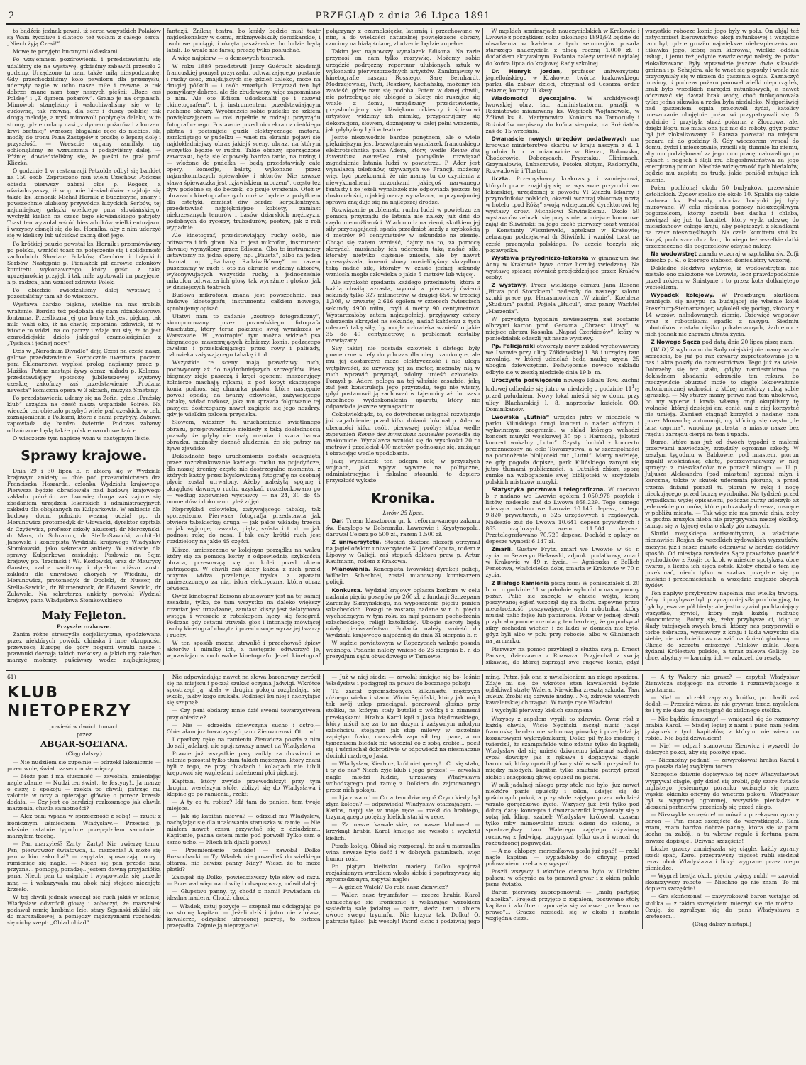2 PRZEGLĄD z dnia 26 Lipca 1891
to bądźcie jednak pewni, iż serca wszystkich Polaków są Wam życzliwe i dlatego też wołam z całego serca: „Niech żyją Czesi!“
Mowę tę przyjęto hucznymi oklaskami.
Po wzajemnem pozdrowieniu i przedstawieniu się udaliśmy się na wystawę, gdzieśmy zabawili przeszło 2 godziny. Urządzono tu nam także miłą niespodziankę. Gdy przechodziliśmy koło pawilonu dla przemysłu, uderzyły nagle w ucho nasze miłe i rzewne, a tak dobrze znane nam tony naszych pieśni: „Boże coś Polskę“ i „Z dymem pożarów“. Grano je na organach. Mimowoli stanęliśmy i wsłuchiwaliśmy się w tę cudowną, tak rzewną, dla serc i duszy polskiej tak drogą melodję, a myśl mimowoli popłynęła daleko, w te strony, gdzie rodacy nasi „z dymem pożarów i z kurzem krwi bratniej“ wznoszą błagalnie ręce do niebios, ślą modły do tronu Pana Zastępów z prośbą o lepszą dolę i przyszłość. — Wreszcie organy zamilkły, my ochłonęliśmy ze wzruszenia i podążyliśmy dalej. — Później dowiedzieliśmy się, że pieśni te grał prof. Kliczka.
O godzinie 1 w restauracji Petzolda odbył się bankiet na 150 osób. Zaproszono nań wielu Czechów. Podczas obiadu pierwszy zabrał głos p. Rogosz, a oświadczywszy, iż w gronie biesiadników znajduje się także ks. kanonik Michał Hornik z Budziszyna, znany i powszechnie ulubiony przywódca łużyckich Serbów, tej najmniejszej gałązki wielkiego pnia słowiańskiego, wychylił kielich na cześć tego słowiańskiego patrjoty. Toast ten wywołał wśród biesiadników wielki entuzjazm i wszyscy cisnęli się do ks. Hornika, aby z nim uderzyć się w kieliszy lub uściskać zacną dłoń jego.
Po krótkiej pauzie powstał ks. Hornik i przemówiwszy po polsku, wzniósł toast na połączenie się i solidarność zachodnich Słowian: Polaków, Czechów i łużyckich Serbów. Następnie p. Pieniążek pił zdrowie członków komitetu wykonawczego, który gości z taką uprzejmością przyjęli i tak miłe zgotowali im przyjęcie, a p. radzca Jahn wzniósł zdrowie Polek.
Po obiedzie zwiedzaliśmy dalej wystawę i pozostaliśmy tam aż do wieczora.
Wystawa bardzo piękna, wielkie na nas zrobiła wrażenie. Bardzo też podobała się nam różnokolorowa fontanna. Prześliczna jej gra barw tak jest piękną, tak mile wabi oko, iż na chwilę zapomina człowiek, iż w istocie to widzi, na co patrzy i zdaje mu się, że to jest czarodziejskie dzieło jakiegoś czarnoksiężnika z „Tysiąca i jednej nocy.“
Dziś w „Narodnim Divadle“ dają Czesi na cześć naszą galowe przedstawienie. Rozpocznie uwertura, poczem pani Sklenarzowa wygłosi prolog napisany przez p. Mużika. Potem nastąpi żywy obraz, układu p. Kolarza, przedstawiający apoteozę jubileuszowej wystawy czeskiej zakończy zaś przedstawienie „Prodana nevesta“ komiczna opera w 3 aktach, muzyka Smetany.
Po przedstawieniu udamy się na Zofin, gdzie „Pražsky klub“ urządza na cześć naszą wspaniałe Soirée. Na wieczór ten obiecało przybyć wiele pań czeskich, w celu zaznajomienia z Polkami, które z nami przybyły. Zabawa zapowiada się bardzo świetnie. Podczas zabawy odtańczone będą także polskie narodowe tańce.
O wieczorze tym napiszę wam w następnym liście.
Sprawy krajowe.
Dnia 29 i 30 lipca b. r. zbiorą się w Wydziale krajowym ankiety — obie pod przewodnictwem dra Franciszka Hoszarda, członka Wydziału krajowego. Pierwsza będzie obradowała nad budową krajowego zakładu położnic we Lwowie; druga zaś zajmie się zbadaniem urządzeń lekarskich i administracyjnych zakładu dla obłąkanych na Kulparkowie. W ankiecie dla budowy domu położnic wezmą udział pp. dr Merunowicz protomedyk dr Głowacki, dyrektor szpitala dr Czyżewicz, profesor szkoły akuszerji dr Merczyński, dr Mars, dr Schramm, dr Stella-Sawicki, architekt Janowski i koncepista Wydziału krajowego Władysław Słomkowski, jako sekretarz ankiety. W ankiecie dla sprawy Kulparkowa zasiadają: Posłowie na Sejm krajowy pp. Trzciński i Wł. Kozłowski, oraz dr Maurycy Gauster, radca sanitarny i dyrektor niższo austr. zakładu dla umysłowo chorych w Wiedniu, dr Merunowicz, protomedyk dr Opolski, dr Nusser, dr Stella-Sawicki, dr Blumenstock, dr Edward Sawicki, dr Żuławski. Na sekretarza ankiety powołał Wydział krajowy pana Władysława Słomkowskiego.
Mały Fejleton.
Przyszłe rozkosze.
Zanim różne straszydła socjalistyczne, spodziewana przez niektórych powódź chińska i inne okropności przewrócą Europę do góry nogami wnuki nasze i prawnuki doznają takich rozkoszy, o jakich my zaledwo marzyć możemy, puściwszy wodze najbujniejszej fantazji. Znikną teatra, bo każdy będzie miał teatr najdoskonalszy w domu, zniknąwebikuły dorożkarskie, i osobowe pociągi, i okręta pasażerskie, bo ludzie będą latali. To wcale nie farsa; proszę tylko posłuchać.
A więc najpierw — o domowych teatrach.
W roku 1889 przedstawił Jerzy Guéroult akademji francuskiej pomysł przyrządu, odtwarzającego postacie i ruchy osób, znajdujących się gdzieś daleko, może na drugiej półkuli — i osób zmarłych. Przyrząd ten był pomyślany dobrze, ale źle zbudowany, więc zapomniano o nim. Ale oto Edison udoskonalił go i nazwał „kinetografem“, t. j. instrumentem, przedstawiającym ruchome obrazy. Wyobraźcie sobie pudełko ze szkłem powiększającem — coś zupełnie w rodzaju przyrządu fotograficznego. Postawcie przed nim ekran z cieńkiego płótna i pociśnijcie guzik elektrycznego motoru, zamkniętego w pudełku — wnet na ekranie pojawi się najdokładniejszy obraz jakiejś sceny, obraz, na którym wszystko będzie w ruchu. Takie obrazy, sporządzone zawczasu, będą się kupowały bardzo tanio, na tuziny, i — włożone do pudełka — będą przedstawiały całe opery, komedje, balety, wykonane przez najznakomitszych śpiewaków i aktorów. Nie zawsze sława śpiewaczka jest „zjawiskiem uroczem“, często też dyw podobne są do beczek, co psuje wrażenie. Otóż w obrazach kinetograficznych można będzie z pożytkiem dla estetyki, zamiast diw bardzo korpulentnych, przedstawiać najpiękniejsze kobiety, zamiast niekrzesanych tenorów i basów dziarskich mężczyzn, podobnych do rycerzy, trubadurów, poetów, jak z roli wypadnie.
Ale kinetograf, przedstawiający ruchy osób, nie odtwarza i ich głosu. Na to jest mikrofon, instrument dawniej wymyślony przez Edisona. Oba te instrumenty ustawiamy na jedną operę, np. „Fausta“, albo na jeden dramat, np. „Barbarę Radziwiłłównę“ — razem puszczamy w ruch i oto na ekranie widzimy aktorów, wykonywujących wszystkie ruchy, a jednocześnie mikrofon odtwarza ich głosy tak wyraźnie i głośno, jak w dzisiejszych teatrach.
Budowa mikrofonu znana jest powszechnie, zaś budowę kinetografu, instrumentu całkiem nowego, sprobujemy opisać.
Ułatwi nam to zadanie „zootrop fotograficzny“, skomponowany przez poznańskiego fotografa Anschütza, który teraz pokazuje swój wynalazek w Warszawie. W „zootropie“ tym można widzieć psa biegnącego, maszerujących żołnierzy, konia, pędzącego cwałem i przeskakującego przez rowy i palisady, człowieka zażywającego tabakę i t. d.
Wszystkie te sceny mają prawdziwy ruch, pochwycony aż do najdrobniejszych szczegółów. Pies biegnący zieje paszczą i kręci ogonem; maszerujący żołnierze machają rękami; z pod kopyt skaczącego konia podnosi się chmurka piasku, która następnie powoli opada; na twarzy człowieka, zażywającego tabakę, widać rozkosz, jaką mu sprawia folgowanie tej pasyjce; dostrzegamy nawet zagięcie się jego nozdrzy, gdy je wielkim palcem przyciska.
Słowem, widzimy tu uruchomienie świetlanego obrazu, przeprowadzone niekiedy z taką dokładnością prawdy, że gdyby nie mały rozmiar i szara barwa obrazku, możnaby doznać złudzenia, że się patrzy na żywe zjawisko.
Dokładność tego uruchomienia została osiągniętą przez rozczłonkowanie każdego ruchu na pojedyńcze, dla naszej źrenicy często nie dostrzegalne momenta, z których każdy przez błyskawiczną fotografję na osobnej płycie został utrwalony. Ażeby należytą spójnię i okrągłość dawnego ruchu uzyskać, rozczłonkowano go — według zapewnień wystawcy — na 24, 30 do 45 momentów i dokonano tyleż zdjęć.
Naprzykład człowieka, zażywającego tabakę, tak sporządzono. Pierwsza fotografja przedstawia jak otwiera tabakierkę; druga — jak palce wkłada; trzecia — jak wyjmuje; czwarta, piąta, szósta i t. d. — jak podnosi rękę do nosa. I tak cały krótki ruch jest rozdzielony na jakie 45 części.
Klisze, umieszczone w kolejnym porządku na walcu który się za pomocą korby z odpowiednią szybkością obraca, przesuwają się po kolei przed okiem patrzącego. W chwili zaś kiedy każda z nich przed oczyma widza przelatuje, tryska z aparatu umieszczonego za nią, iskra elektryczna, która obraz oświeca.
Owóż kinetograf Edisona zbudowany jest na tej samej zasadzie, tylko, że tam wszystko na daleko większy rozmiar jest urządzone, zamiast kliszy jest żelatynowa wstęga i wreszcie z rotoskopem łączy się fonograf. Podczas gdy ostatni utrwala głos i intonację mówiącej osoby kinetograf chwyta i przechowuje wyraz jej twarzy i ruchy.
W ten sposób można utrwalić i przechować śpiew aktorów i mimikę ich, a następnie odtworzyć je, wprawiając w ruch walce kinetografu. Jeżeli kinetograf połączymy z czarnoksięzką latarnią i przechowane w nim, a do wielkości naturalnej powiększone obrazy, rzucimy na białą ścianę, złudzenie będzie zupełne.
Takim jest najnowszy wynalazek Edisona. Na razie przynosi on nam tylko rozrywkę. Możemy sobie urządzić podręczny repertuar ulubionych sztuk w wykonaniu pierwszorzędnych artystów. Zamknąwszy w kinetografie naszym Rossiego, Sarę Bernhardt, Modrzejewską, Patti, Reszków, Kochańską, możemy ich zawieść, gdzie nam się podoba. Potem w danej chwili, nie potrzebując się ubiegać o bilety, nie ruszając się wcale z domu, urządzamy przedstawienie, przysłuchujemy się dźwiękom orkiestry i śpiewowi artystów, widzimy ich mimikę, przypatrujemy się dekoracjom, słowem, doznajemy w całej pełni wrażenia, jak gdybyśmy byli w teatrze.
Jestto niezawodnie bardzo ponętnem, ale o wiele piękniejszym jest bezwątpienia wynalazek francuskiego elektrotechnika pana Adera, który, wedle Revue des inventions nouvelles miał pomyślnie rozwiązać zagadnienie latania ludzi w powietrzu. P. Ader jest wynalazcą telefonów, używanych we Francji, możemy więc być przekonani, że nie mamy tu do czynienia z niewykonalnemi mrzonkami jakiegoś narwanego fantasty i że jeżeli wynalazek nie odpowiada jeszcze tej doskonałości, o jakiej marzy wynalazca, to przynajmniej sprawa znajduje się na najlepszej drodze.
Rozwiązanie problematu ruchu ludzi w powietrzu za pomocą przyrządu do latania nie należy już dziś do rzędu niemożliwości. Wiadomo iż na ziemi, skutkiem jej siły przyciągającej, spada przedmiot każdy z szybkością 4 metrów 90 centymetrów w sekundzie na ziemię. Chcąc się zatem wznieść, dajmy na to, za pomocą skrzydeł, musianoby ich uderzeniu taką nadać siłę, któraby nietylko ciążenie zniosła, ale by nawet przewyższała, innemi słowy musielibyśmy skrzydłom taką nadać siłę, któraby w czasie jednej sekundy wzniosła mogła człowieka o jakie 5 metrów lub więcej.
Ale szybkość spadania każdego przedmiotu, która z każdą chwilą wzrasta, wynosi w pierwszej ćwierci sekundy tylko 327 milimetrów, w drugiej 654, w trzeciej 1,308, w czwartej 2,616 ogółem w czterech ćwierciach sekundy 4900 milm, czyli 4 metry 90 centymetrów. Wystarczałoby zatem najzupełniej, przyjąwszy cztery uderzenia skrzydeł na sekundę, nadać każdemu z tych uderzeń taką siłę, by mogła człowieka wznieść o jakie 35 do 40 centymetrów, a problemat zostałby rozwiązany.
Siły takiej nie posiada człowiek i dlatego były powietrzne strefy dotychczas dla niego zamknięte, ale mu jej dostarczyć może elektryczność i nie ulega wątpliwości, że używszy jej za motor, możnaby nią w ruch wprawić przyrząd, zdolny unieść człowieka. Pomysł p. Adera polega na tej właśnie zasadzie, jaką zaś jest konstrukcja jego przyrządu, tego nie wiemy, gdyż postanowił ją zachować w tajemnicy aż do czasu zupełnego wydoskonalenia aparatu, który nie odpowiada jeszcze wymaganiom.
Cokolwiekbądź, to, co dotychczas osiągnął rozwiązuje już zagadnienie; przed kilku dniami dokonał p. Ader w obecności kilku osób, pierwszej próby; która wedle zapewnień Revue des inventions nouvelles powiodła się znakomicie. Wynalazca wzniósł się do wysokości 20 tu metrów i przeleciał 400 metrów, podnosząc się, zniżając i obracając wedle upodobania.
Jaką wynalazek ten odegra rolę w przyszłych wojnach, jaki wpływ wywrze na polityczne, administracyjne i fiskalne stosunki, to dopiero przyszłość wykaże.
Kronika.
Lwów 25 lipca.
Dar. Trzem klasztorom gr. k. reformowanego zakonu św. Bazylego w Dobromilu, Ławrowie i Krystynopolu, darował Cesarz po 500 zł., razem 1.500 zł.
Z uniwersytetu. Stopień doktora filozofji otrzymał na jagiellońskim uniwersytecie X. Józef Caputa, rodem z Lipowy w Galicji, zaś stopień doktora praw p. Artur Kaufmann, rodem z Krakowa.
Mianowania. Koncepista lwowskiej dyrekcji policji, Wilhelm Schechtel, został mianowany komisarzem policji.
Konkursa. Wydział krajowy ogłasza konkurs w celu nadania pięciu posagów po 200 zł. z fundacji Szczepana Zaremby Skrzyńskiego, na wyposażenie pięciu panien szlacheckich. Posagi te zostaną nadane w r. b. pięciu wychodzącym w tym roku za mąż pannom pochodzenia szlacheckiego, religji katolickiej. Ubogie sieroty będą miały pierwszeństwo. Podania należy wnieść do Wydziału krajowego najpóźniej do dnia 31 sierpnia b. r.
W sądzie powiatowym w Ropczycach wakuje posada woźnego. Podania należy wnieść do 26 sierpnia b. r. do prezydjum sądu obwodowego w Tarnowie.
W męskich seminarjach nauczycielskich w Krakowie i Lwowie z początkiem roku szkolnego 1891/92 będzie do obsadzenia w każdem z tych seminarjów posada starszego nauczyciela z płacą roczną 1.000 zł. i dodatkiem aktywalnym. Podania należy wnieść najdalej do końca lipca do krajowej Rady szkolnej.
Dr. Henryk Jordan, profesor uniwersytetu jagiellońskiego w Krakowie, twórca krakowskiego parku dla zabaw dzieci, otrzymał od Cesarza order żelaznej korony III klasy.
Wiadomości dyecezjalne. W archidyecezji lwowskiej obrz. łac. administratorem parafji w Rożniatowie mianowany ks. Wojciech Wojtanowski, w Żółkwi ks. Ł. Martynowicz. Konkurs na Tarnorudę i Rożniatów rozpisany do końca sierpnia, na Rożniatów zaś do 15 września.
Dwanaście nowych urzędów podatkowych ma kreować ministerstwo skarbu w kraju naszym z d. 1 grudnia b. r. a mianowicie w Bieczu, Bukowsku, Chodorowie, Dobczycach, Frysztaku, Glinianach, Grzymałowie, Lubaczowie, Potoku złotym, Radomyślu, Rozwadowie i Tłustem.
Uczta. Przemysłowcy krakowscy i zamiejscowi, których prace znajdują się na wystawie przyrodniczo-lekarskiej, urządzonej z powodu VI Zjazdu lekarzy i przyrodników polskich, okazali wczoraj zbiorową ucztą w hotelu „pod Różą“ swoją wdzięczność dyrektorowi tej wystawy drowi Michałowi Śliwińskiemu. Około 50 wystawców zebrało się przy stole, a miejsce honorowe zajął dr. Śliwiński; na jego cześć pierwszy toast wzniósł p. Konstanty Wiszniewski, aptekarz w Krakowie; zebranym podziękował dr Śliwiński i wzniósł toast na cześć przemysłu polskiego. Po uczcie toczyła się pogawędka.
Wystawa przyrodniczo-lekarska w gimnazjum św. Anny w Krakowie bywa coraz liczniej zwiedzaną. Na wystawę spieszą również przejeżdżające przez Kraków osoby.
Z wystawy. Prócz wielkiego obrazu Jana Rosena „Bitwa pod Stoczkiem“ nadeszły do naszego salonu sztuki prace pp. Harasimowicza „W zimie“, Koehlera „Studium“ pastel, Pojiela „Hucul“, oraz panny Wachtel „Marzenia“.
W przyszłym tygodniu zawieszonym zaś zostanie olbrzymi karton prof. Gersona „Chrzest Litwy“, w miejsce obrazu Kossaka „Napad Czerkiesów“, który w poniedziałek odeszli już nasze wystawy.
Pp. Felicjański otworzyły nowy zakład wychowawczy we Lwowie przy ulicy Żółkiewskiej l. 88 i urządzą tam szwalnię, w której udzielać będą naukę szycia 25 ubogim dziewczętom. Poświęcenie nowego zakładu odbyło się w zeszłą niedzielę dnia 19 b. m.
Uroczyste poświęcenie nowego lokalu Tow. kuchni ludowej odbędzie się jutro w niedzielę o godzinie 111/2 przed południem. Nowy lokal mieści się w domu przy ulicy Blacharskiej l. 8, naprzeciw kościoła OO. Dominikanów.
Lwowska „Lutnia“ urządza jutro w niedzielę w parku Kilińskiego drugi koncert o nader obfitym i wykwintnym programie, w skład którego wchodzi koncert muzyki wojskowej 30 pp i Harmonji, jakoteż koncert wokalny „Lutni“. Czysty dochód z koncertu przeznaczony na cele Towarzystwa, a w szczególności na pomnożenie biblijoteki nut „Lutni“. Mamy nadzieję, że gdy pogoda dopisze, park Kilińskiego zarojni się jutro tłumami publiczności, a Lutniści zbiorą sporą sumkę na wzbogacenie swej biblijoteki w arcydzieła polskich mistrzów muzyki.
Statystyka pocztowa i telegraficzna. W czerwcu b. r nadano we Lwowie ogółem 1,050.978 posyłek i listów, nadeszło zaś do Lwowa 868.229. Tego samego miesiąca nadano we Lwowie 10.145 depesz, z tego 9.820 prywatnych, a 325 urzędowych i rządowych. Nadeszło zaś do Lwowa 10.641 depesz prywatnych i 863 rządowych, razem 11.504 depesz. Przetelegrafowano 70.720 depesz. Dochód z opłaty za depesze wynosił 6.147 zł.
Zmarli. Gustaw Frytz, zmarł we Lwowie w 65 r. życia. — Seweryn Bielawski, adjunkt podatkowy, zmarł w Krakowie w 49 r. życia. — Agnieszka z Bellich Penotowa, właścicielka dóbr, zmarła w Krakowie w 70 r. życia.
Z Białego kamienia piszą nam: W poniedziałek d. 20 b. m. o godzinie 11 w południe wybuchł u nas ogromny pożar. Palić się zaczęło w chacie wójta, którą poszywano; ogień wszczął się na dachu zapewne przez nieostrożność poszywającego dach robotnika, który musiał palić fajkę lub papierosa. Pożar w jednej chwili przybrał ogromne rozmiary, ten bardziej, że go podsycał silny zachodni wicher, i że ludzi w domach nie było, gdyż byli albo w polu przy robocie, albo w Glinianach na jarmarku.
Pierwszy na pomoc przybiegł z służbą swą p. Ernest Pausza, dzierżawca z Rozważa. Przyjechał z swoją sikawką, do której zaprzągł swe cugowe konie, gdyż wszystkie robocze konie jego były w polu. On objął też natychmiast kierownictwo akcji ratunkowej i wszędzie tam był, gdzie groziło największe niebezpieczeństwo. Sikawka jego, którą sam kierował, wielkie oddała usługi, i jemu też jedynie zawdzięczyć należy, że pożar zlokalizowano. Były wprawdzie jeszcze dwie sikawki: gminna i p. Schajdra, ale te wnet się popsuły i wcale nie przyczyniały się w niczem do gaszenia ognia. Zaznaczyć musimy, iż podczas pożaru panował wielki nieporządek, brak było wszelkich narzędzi ratunkowych, a nawet odczuwać się dawał brak wody, choć funkcjonowała tylko jedna sikawka a rzeka była niedaleko. Najgorliwiej nad gaszeniem ognia pracowali żydzi, katolicy mieszczanie obojętnie pożarowi przypatrywali się. O godzinie 5 przybyła straż pożarna z Złoczowa, ale, dzięki Bogu, nie miała ona już nic do roboty, gdyż pożar był już zlokalizowany. P. Pausza pozostał na miejscu pożaru aż do godziny 8. Gdy wieczorem wracał do domu, żydzi i mieszczanie, rzucili się tłumnie ku niemu, aby mu podziękować za jego moc pracę, całowali go po rękach i nogach i śląli mu błogosławieństwa za jego energiczną pomoc. Niechże wdzięczność tych biedaków, będzie mu zapłatą za trudy, jakie poniósł ratując ich mienie.
Pożar pochłonął około 50 budynków, przeważnie katolickich. Żydów spaliło się około 10. Spaliła się także bratowa ks. Paliwody, chociaż budynki jej były murowane. W celu niesienia pomocy nieszczęśliwym pogorzelcom, którzy zostali bez dachu i chleba, zawiązał się już tu komitet, który wyda odezwę do mieszkańców całego kraju, aby pośpieszyli z składkami na rzecz nieszczęśliwych. Na czele komitetu stoi ks. Kuryś, proboszcz obrz. łac., do niego też wszelkie datki przeznaczone dla pogorzelców odsyłać należy.
Na wodowstręt zmarło wczoraj w szpitaliku św. Zofji dziecko p. S., o którego słabości donieśliśmy wczoraj.
Dokładne śledztwo wykryło, iż wodowstrętem nie zostało ono zakażone we Lwowie, lecz prawdopodobnie przed rokiem w Śniatynie i to przez kota dotkniętego wścieklizną.
Wypadek kolejowy. W Preszburgu, skutkiem usunięcia się nasypu na budującej się właśnie kolei Preszburg-Steinamanger, wykoleił się pociąg, złożony z 14 wozów, naładowanych ziemią. Dziewięć wagonów wraz z robotnikami spadło z nasypu. Siedmiu robotników zostało ciężko pokaleczonych, żadnemu z nich jednak nie zagraża utrata życia.
Z Nowego Sącza pod datą dnia 20 lipca piszą nam:
(W. D.) Z wyborami do Rady miejskiej nie mamy wcale szczęścia, bo już po raz czwarty zaprotestowano je u nas i akta poszły do namiestnictwa. Tego już za wiele. Dobrzeby się też stało, gdyby namiestnictwo po dokładnem zbadaniu odrzuciło ten rekurs, bo rzeczywiście oburzać może to ciągłe lekceważenie autonomicznej wolności, z której niektórzy robią sobie igraszkę. — My starzy mamy prawo nad tem ubolewać, bo my wpierw i krwią własną ongi okupiliśmy tę wolność, której dzisiejsi ani cenić, ani z nicj korzystać nie umieją. Zamiast ciągnąć korzyści z nadanej nam przez Monarchę autonomji, my kłócimy się często „de lana caprina“, wnosimy protesta, a miasto nasze bez rządu i zarządu cierpi na tem i upada.
Burze, które nas już od dwóch tygodni z małemi przerwami nawiedzały, zrządziły ogromne szkody. W zeszłym tygodniu w Babkowie, pod miastem, piorun zapalił włościańską chatę, poprzewracawszy w niej sprzęty; z mieszkańców nie poraził nikogo. — U p. Juljusza Aleksandra (pod miastem) zgorzał młyn i karczma, także w skutek uderzenia pioruna, a przed trzema dniami poraził tu piorun w rękę i nogę nieokującego przed burzą wyrobnika. Na tydzień przed wypadkami wyżej opisanemi, podczas burzy uderzyło aż jedenaście piorunów, które potrzaskały drzewa, rosnące w pobliżu miasta. — Tak więc nie ma prawie dnia, żeby ta groźna muzyka nieba nie przygrywała naszej okolicy, łamiąc się w tyjącej echa o skały gór naszych.
Skutki rosyjskiego antisemityzmu, a właściwie nienawiści Rosjan do wszelkich żydowskich wyrzutków, zaczyna już i nasze miasto odczuwać w bardzo dotkliwy sposób. Od miesiąca nawiedza Sącz prawdziwa powódź wychodźców z Rosji; co krok w mieście spotykasz obce twarze, a liczba ich sięga setek. Ktoby chciał o tem się przekonać, niech tylko w szabas przejdzie się po mieście i przedmieściach, a wszędzie znajdzie obcych żydów.
Ten napływ przybyszów napełnia nas wielką trwogą. Żeby ci przybysze byli przynajmniej siłą produkcyjną, to byłoby jeszcze pół biedy; ale jestto żywioł pochłaniający wszystko, żywioł, który myli każdą rachubę ekonomiczną. Boimy się, żeby przybysze ci, idąc w ślady tutejszych swych braci, którzy nas przyprawili o torbę żebraczą, wyssawszy z kraju i ludu wszystko dla siebie, nie zechcieli nas narazić na śmierć głodową. — Chcąc do szczętu zniszczyć Polaków zalała Rosja żydami Królestwo polskie, a teraz zalewa Galicję, bo chce, abyśmy — karmiąc ich — zubożeli do reszty.
61)
KLUB NIETOPERZY
powieść w dwóch tomach
przez
ABGAR-SOŁTANA.
(Ciąg dalszy.)
— Nie nudziłem się zupełnie — odrzekł lakonicznie — przeciwnie, świat czasem może mięczy.
— Może pan i ma słuszność — zawołała, zmieniając nagle zdanie. — Nudzi ten świat.. te festyny!.. Ja marzę o ciszy, o spokoju — rzekła po chwili, patrząc mu zalotnie w oczy a opierając główkę o poręcz krzesła dodała. — Czy jest co bardziej rozkosznego jak chwila marzenia, chwila samotności?
— Ależ pani wpada w sprzeczność z sobą! — rzucił z ironicznym uśmiechem Władysław.— Przecież ja właśnie ostatnie tygodnie przepędziłem samotnie i marzyłem trochę.
— Pan marzyłeś? Żarty! Żarty! Nie uwierzę temu. Pan, pierwowzór światowca, i.. marzenia! A może się pan w kim zakochał? — zapytała, spuszczając oczy i rumieniąc się nagle. — Niech się pan przede mną przyzna... pomogę, poradzę.. jestem dawną przyjaciółką pana. Niech pan tu usiądzie i wyspowiada się przede mną — i wskazywała mu obok niej stojące niezajęte krzesło.
W tej chwili jednak wszczął się ruch jakiś w salonie, Władysław odwrócił głowę i zobaczył, że marszałek podawał ramię hrabinie Izie, stary Sępiński zbliżał się do marszałkowej, a pomiędzy mężczyznami rozchodził się cichy szept: „Obiad obiad“
Nie odpowiadając nawet na słowa baronowny zwrócił się na miejscu i począł szukać oczyma Jadwigi. Wkrótce spostrzegł ją, stała w drugim pokoju rozglądając się wkoło, jakby kogo szukała. Podbiegł ku niej i nachylając się szepnął:
— Czy pani obdarzy mnie dziś swemi towarzystwem przy obiedzie?
— Nie — odrzekła dziewczyna sucho i ostro.— Obiecałam już towarzyszyć panu Zienwiczowi. Oto on!
I oparłszy rękę na ramieniu Zienwicza poszła z nim do sali jadalnej, nie spojrzawszy nawet na Władysława.
Prawie już wszystkie pary znikły za drzwiami w salonie pozostał tylko tłum takich mężczyzn, który znani byli z tego, że przy obiadach i kolacjach nie lubili krępować się względami należnemi płci pięknej.
Kapitan, który zwykle przewodniczył przy tym drugim, weselszym stole, zbliżył się do Władysława i klepiąc go po ramieniu, rzekł:
— A ty co tu robisz? Idź tam do panien, tam twoje miejsce.
— Jak się kapitan miewa? — odrzekł mu Władysław, nachylając się dla ucałowania staruszka w ramię. — Nie miałem nawet czasu przywitać się z dziadziem.. Kapitanie, panna ostem mnie pod porwał! Tylko sam o samo ucho. — Niech ich djabli porwą!
— Przemienienie pańskie! — zawołał Dolko Rozsochacki — Ty Władek nie poszedłeś do wielkiego ołtarza, nie bawisz panny Niny? Wiesz, że to może płotki?
Zasapał się Dolko, powiedziawszy tyle słów od razu. — Przerwał więc na chwilę i odsapnąwszy, mówił dalej:
— Głupstwo panny, ty, chodź z nami! Powiadam ci: idealna madera. Chodź, chodź!
— Władek, ratuj pozycję — szepnął mu odciągając go na stronę kapitan. — Jeżeli dziś i jutro nie zdołasz, kawalerze, odzyskać utraconej pozycji, to forteca przepadła. Zajmie ją nieprzyjaciel.
— Już w niej siedzi — zawołał śmiejąc się bo- leśnie Władysław i pociągnął na prawo do bocznego pokoju
Tu zastał zgromadzonych kilkunastu mężczyzn różnego wieku i stanu. Wicio Sępiński, który jak mógł tak swój urlop przeciągał, perorował głośno przy stoliku, na którym stały butelki z wódką i z zimnemi przekąskami. Hrabia Karol kpił z Jasia Mądrowskiego, który mścił się za to na dużym i zażywnym młodym szlachcicu, stojącym jak słup milowy w szczelnie zapiętym fraku; marszałek zaprosił tego pana, a on tymczasem biedak nie wiedział co z sobą zrobić... pocił się i uśmiechał dobrotliwie w odpowiedź na niesmaczne docinki mądrego Jasia.
— Władysław, Kierbicz, król nietoperzy!.. Co się stało, i ty do nas? Niech żyje klub i jego prezes! — zawołali nagle młodzi ludzie, ujrzawszy Władysława wchodzącego pod ramię z Dolkiem do zajmowanego przez nich pokoju.
— I ja z wami! — Co w tem dziwnego? Czym kiedy był złym kolegą? — odpowiadał Władysław otaczającym. — Karlos, napij się w moje ręce — rzekł do hrabiego, trzymającego potężny kielich starki w ręce.
— Za nasze kawalerskie, za nasze klubowe! — krzyknął hrabia Karol śmiejąc się wesoło i wychylił kielich.
Poszło koleją. Obiad się rozpoczął, że zaś u marszałka wina zawsze było dość i w dobrych gatunkach, więc humor rósł.
Po piątym kieliszku madery Dolko spojrzał rozjaśnionym wzrokiem wkoło siebie i popatrzywszy się zgromadzonym, zapytał nagle:
— A gdzież Walek? Co robi nasz Zienwicz?
— Waler, nasz tryumfator — rzecze hrabia Karol uśmiechając się ironicznie i wskazując wzrokiem sąsiednią salę jadalną — patrz, siedzi tam i zbiera owoce swego tryumfu.. Nie krzycz tak, Dolku! O, patrzcie tylko! Jak wesoły! Patrz! cicho i podziwiaj jego minę. Patrz, jak ona z uwielbieniem na niego spoziera. Zdaje mi się, że wkrótce stan kawalerski będzie opłakiwał stratę Walera. Niewielka zresztą szkoda. Tant mieux. Zrobił się dziwnie nudny... No, zdrowie wiernych kawalerskiej chorągwi! W twoje ręce Władziu!
I wychylił pierwszy kielich szampana
Wszyscy z zapałem wypili to zdrowie. Gwar rósł z każdą chwilą, Wicio Sępiński zaczął nucić jakąś francuską bardzo nie salonową piosnkę i przeplatał ją koszarowymi wykrzyknikami; Dolko pił tylko maderę i twierdził, że szampańskie wino zdatne tylko do kąpieli; Władysław dał się unieść dziwnemu jakiemuś szałowi, sypał dowcipy jak z rękawa i dogadywał ciągle baronowi, który opuścił główny stół w sali i przysiadł tu między młodych, kapitan tylko smutnie patrzył przed siebie i zasępioną głowę opuścił na piersi.
W sali jadalnej nikogo przy stole nie było, już nawet niektóre panie opuściły i salon, udając się do gościnnych pokoi, a przy stole zajętym przez młodzież wrzało gorączkowe życie. Wszyscy już byli tylko pod dobrą datą; koncepta i dwuznaczniki krzyżowały się z sobą jak klingi szabel; Władysław królował, czasem tylko niby mimowolnie rzucił okiem do salonu, a spostrzegłszy tam Walerego zajętego ożywioną rozmową z Jadwigą, przygryzał tylko usta i wracał do rozbudzonej pogawędki.
— A no, chłopcy, marszałkowa posła już spać! — rzekł nagle kapitan — wypadałoby do oficyny, przed połowaniem trzeba się wyspać!
Poszli wszyscy i wkrótce ciemno było w Uniskim pałacu; w oficynie za to panował gwar i z okien pałało jasne światło.
Baron pierwszy zaproponował: — „małą partyjkę djabełka“. Projekt przyjęto z zapałem, posuwano stoły kapitan i wkrótce rozpoczęła się zabawa: „na lewo na prawo“... Gracze rozsiedli się w około i nastała względna cisza.
— A ty Walery nie grasz? — zapytał Władysław Zienwicza stojącego na stronie i rozmawiającego z kapitanem.
— Nie! — odrzekł zapytany krótko, po chwili zaś dodał. — Przecież wiesz, że nie grywam teraz, myślałem że i ty nie dasz się zaciągnąć do zielonego stolika.
— Nie bądźże śmieszny! — wmięszał się do rozmowy hrabia Karol. — Siadaj lepiej z nami i puść nam jeden tysiączek z tych kapitałów, z którymi nie wiesz co robić.. Nie bądź dziwakiem!
— Nie! — odparł stanowczo Zienwicz i wyszedł do dalszych pokoi, aby się położyć spać.
— Nieznośny pedant! — zawyrokował hrabia Karol i gra poszła dalej zwykłym torem.
Szczęście dziwnie dopisywało tej nocy Władysławowi wygrywał ciągle, gdy dzień się zrobił, gdy szare światło mglistego, jesiennego poranku wcisnęło się przez wąskie okienko oficyny do wnętrza pokoju, Władysław był w wygranej ogromnej, wszystkie pieniądze z kieszeni partnerów przeniosły się przed niego.
— Niezwykłe szczęście! — mówił z przekąsem zgrany baron — Pan masz szczęście do wszystkiego!.. Sam znam, znam bardzo dobrze pannę, która się w panu kocha na zabój.. a tu wbrew regule i fortuna panu zawsze dopisuje.. Dziwne szczęście!
Liczba graczy zmniejszała się ciągle, każdy zgrany szedł spać, Karol przegrawszy pięćset rubli siedział teraz obok Władysława i liczył wygrane przez niego pieniądze.
— Wygrał bestja około pięciu tysięcy rubli! — zawołał skończywszy robotę. — Niechno go nie znam! To mi dopiero szczęście!
— Gra skończona! — zawyrokował baron wstając od stolika — z takim szczęściem mierzyć się nie można... Czuję, że zgrałbym się do pana Władysława z kretesem...
(Ciąg dalszy nastąpi.)